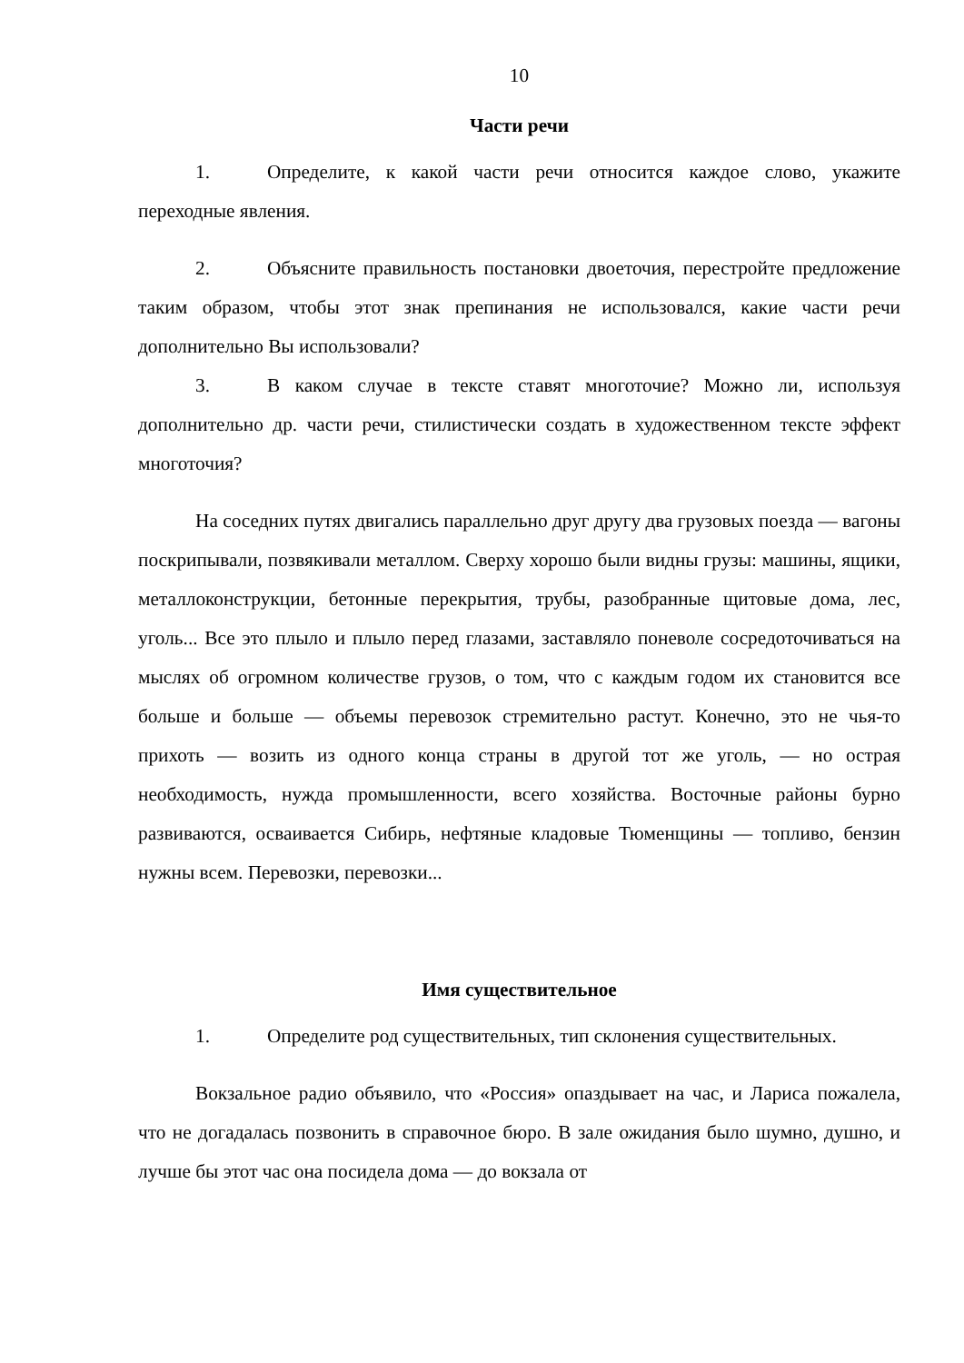10
Части речи
1. Определите, к какой части речи относится каждое слово, укажите переходные явления.
2. Объясните правильность постановки двоеточия, перестройте предложение таким образом, чтобы этот знак препинания не использовался, какие части речи дополнительно Вы использовали?
3. В каком случае в тексте ставят многоточие? Можно ли, используя дополнительно др. части речи, стилистически создать в художественном тексте эффект многоточия?
На соседних путях двигались параллельно друг другу два грузовых поезда — вагоны поскрипывали, позвякивали металлом. Сверху хорошо были видны грузы: машины, ящики, металлоконструкции, бетонные перекрытия, трубы, разобранные щитовые дома, лес, уголь... Все это плыло и плыло перед глазами, заставляло поневоле сосредоточиваться на мыслях об огромном количестве грузов, о том, что с каждым годом их становится все больше и больше — объемы перевозок стремительно растут. Конечно, это не чья-то прихоть — возить из одного конца страны в другой тот же уголь, — но острая необходимость, нужда промышленности, всего хозяйства. Восточные районы бурно развиваются, осваивается Сибирь, нефтяные кладовые Тюменщины — топливо, бензин нужны всем. Перевозки, перевозки...
Имя существительное
1. Определите род существительных, тип склонения существительных.
Вокзальное радио объявило, что «Россия» опаздывает на час, и Лариса пожалела, что не догадалась позвонить в справочное бюро. В зале ожидания было шумно, душно, и лучше бы этот час она посидела дома — до вокзала от